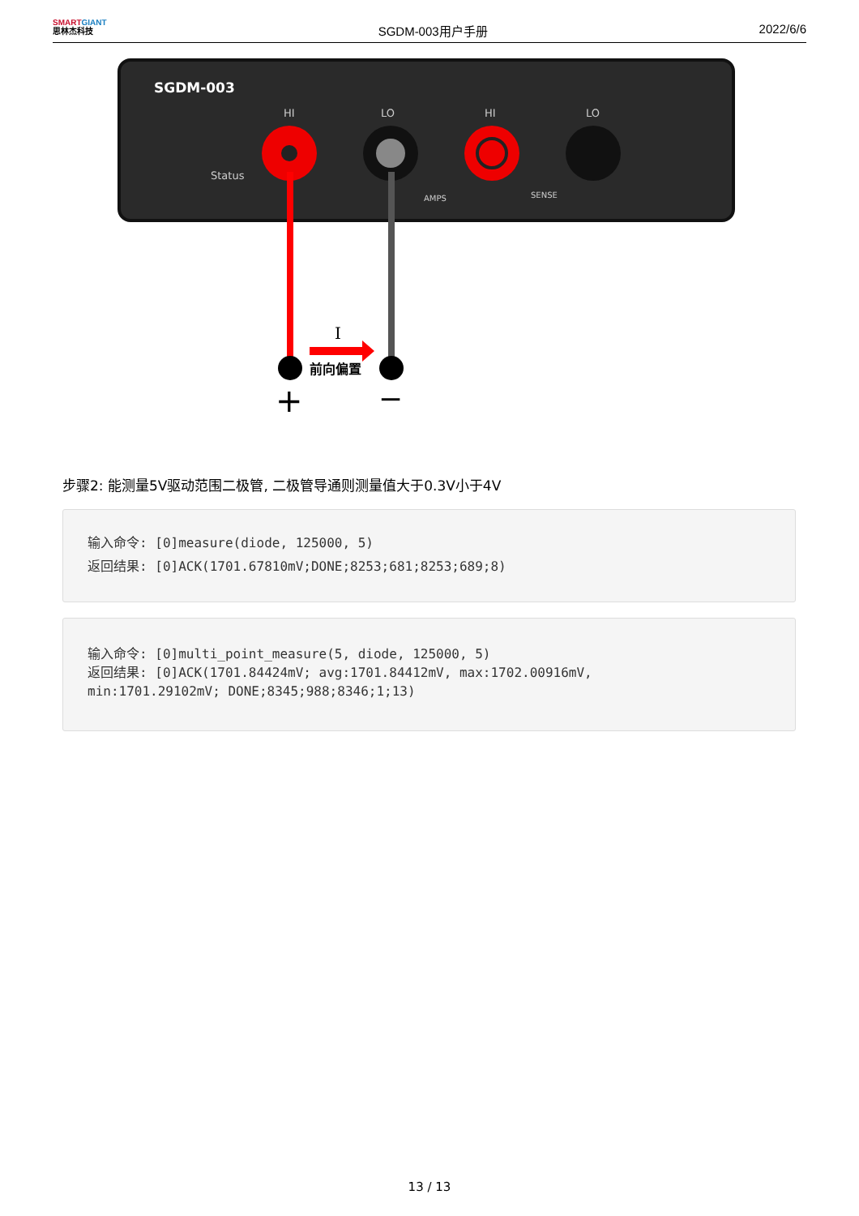SMARTGIANT
思林杰科技
SGDM-003用户手册
2022/6/6
SGDM-003
HI
LO
HI
LO
Status
AMPS
SENSE
I
前向偏置
+
−
步骤2: 能测量5V驱动范围二极管, 二极管导通则测量值大于0.3V小于4V
输入命令: [0]measure(diode, 125000, 5)
返回结果: [0]ACK(1701.67810mV;DONE;8253;681;8253;689;8)
输入命令: [0]multi_point_measure(5, diode, 125000, 5)
返回结果: [0]ACK(1701.84424mV; avg:1701.84412mV, max:1702.00916mV,
min:1701.29102mV; DONE;8345;988;8346;1;13)
13 / 13